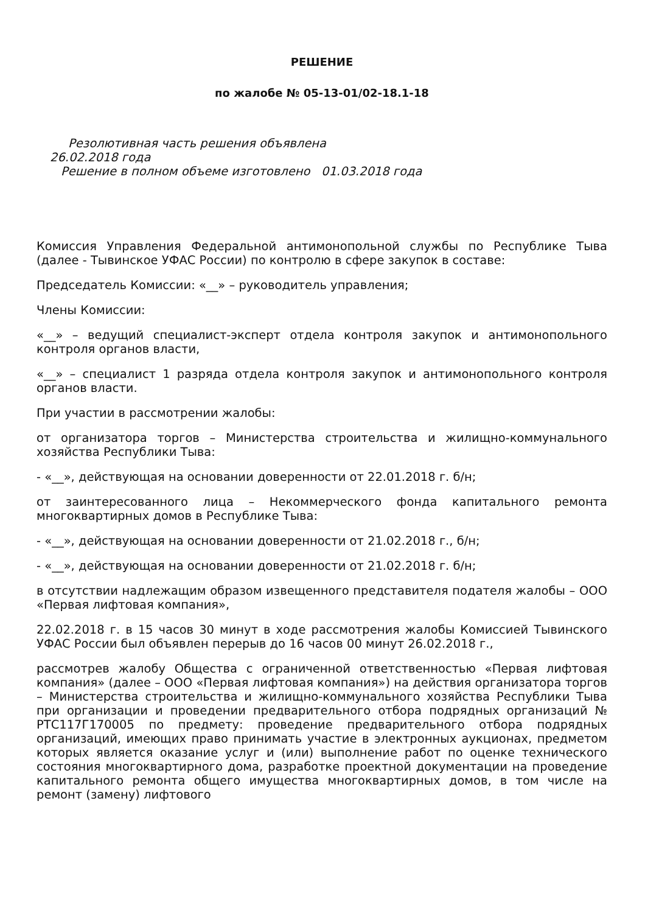РЕШЕНИЕ
по жалобе № 05-13-01/02-18.1-18
Резолютивная часть решения объявлена
26.02.2018 года
Решение в полном объеме изготовлено 01.03.2018 года
Комиссия Управления Федеральной антимонопольной службы по Республике Тыва (далее - Тывинское УФАС России) по контролю в сфере закупок в составе:
Председатель Комиссии: «__» – руководитель управления;
Члены Комиссии:
«__» – ведущий специалист-эксперт отдела контроля закупок и антимонопольного контроля органов власти,
«__» – специалист 1 разряда отдела контроля закупок и антимонопольного контроля органов власти.
При участии в рассмотрении жалобы:
от организатора торгов – Министерства строительства и жилищно-коммунального хозяйства Республики Тыва:
- «__», действующая на основании доверенности от 22.01.2018 г. б/н;
от заинтересованного лица – Некоммерческого фонда капитального ремонта многоквартирных домов в Республике Тыва:
- «__», действующая на основании доверенности от 21.02.2018 г., б/н;
- «__», действующая на основании доверенности от 21.02.2018 г. б/н;
в отсутствии надлежащим образом извещенного представителя подателя жалобы – ООО «Первая лифтовая компания»,
22.02.2018 г. в 15 часов 30 минут в ходе рассмотрения жалобы Комиссией Тывинского УФАС России был объявлен перерыв до 16 часов 00 минут 26.02.2018 г.,
рассмотрев жалобу Общества с ограниченной ответственностью «Первая лифтовая компания» (далее – ООО «Первая лифтовая компания») на действия организатора торгов – Министерства строительства и жилищно-коммунального хозяйства Республики Тыва при организации и проведении предварительного отбора подрядных организаций № РТС117Г170005 по предмету: проведение предварительного отбора подрядных организаций, имеющих право принимать участие в электронных аукционах, предметом которых является оказание услуг и (или) выполнение работ по оценке технического состояния многоквартирного дома, разработке проектной документации на проведение капитального ремонта общего имущества многоквартирных домов, в том числе на ремонт (замену) лифтового